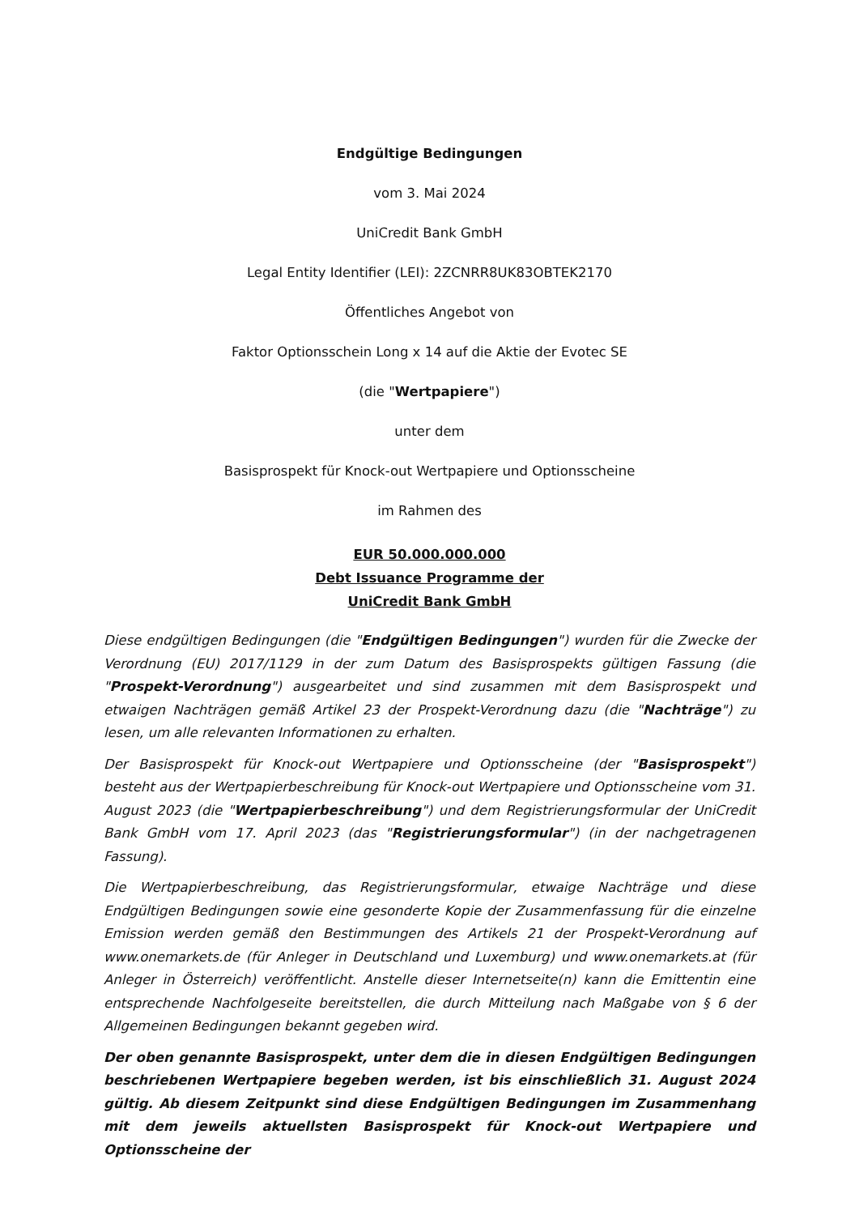Endgültige Bedingungen
vom 3. Mai 2024
UniCredit Bank GmbH
Legal Entity Identifier (LEI): 2ZCNRR8UK83OBTEK2170
Öffentliches Angebot von
Faktor Optionsschein Long x 14 auf die Aktie der Evotec SE
(die "Wertpapiere")
unter dem
Basisprospekt für Knock-out Wertpapiere und Optionsscheine
im Rahmen des
EUR 50.000.000.000
Debt Issuance Programme der
UniCredit Bank GmbH
Diese endgültigen Bedingungen (die "Endgültigen Bedingungen") wurden für die Zwecke der Verordnung (EU) 2017/1129 in der zum Datum des Basisprospekts gültigen Fassung (die "Prospekt-Verordnung") ausgearbeitet und sind zusammen mit dem Basisprospekt und etwaigen Nachträgen gemäß Artikel 23 der Prospekt-Verordnung dazu (die "Nachträge") zu lesen, um alle relevanten Informationen zu erhalten.
Der Basisprospekt für Knock-out Wertpapiere und Optionsscheine (der "Basisprospekt") besteht aus der Wertpapierbeschreibung für Knock-out Wertpapiere und Optionsscheine vom 31. August 2023 (die "Wertpapierbeschreibung") und dem Registrierungsformular der UniCredit Bank GmbH vom 17. April 2023 (das "Registrierungsformular") (in der nachgetragenen Fassung).
Die Wertpapierbeschreibung, das Registrierungsformular, etwaige Nachträge und diese Endgültigen Bedingungen sowie eine gesonderte Kopie der Zusammenfassung für die einzelne Emission werden gemäß den Bestimmungen des Artikels 21 der Prospekt-Verordnung auf www.onemarkets.de (für Anleger in Deutschland und Luxemburg) und www.onemarkets.at (für Anleger in Österreich) veröffentlicht. Anstelle dieser Internetseite(n) kann die Emittentin eine entsprechende Nachfolgeseite bereitstellen, die durch Mitteilung nach Maßgabe von § 6 der Allgemeinen Bedingungen bekannt gegeben wird.
Der oben genannte Basisprospekt, unter dem die in diesen Endgültigen Bedingungen beschriebenen Wertpapiere begeben werden, ist bis einschließlich 31. August 2024 gültig. Ab diesem Zeitpunkt sind diese Endgültigen Bedingungen im Zusammenhang mit dem jeweils aktuellsten Basisprospekt für Knock-out Wertpapiere und Optionsscheine der